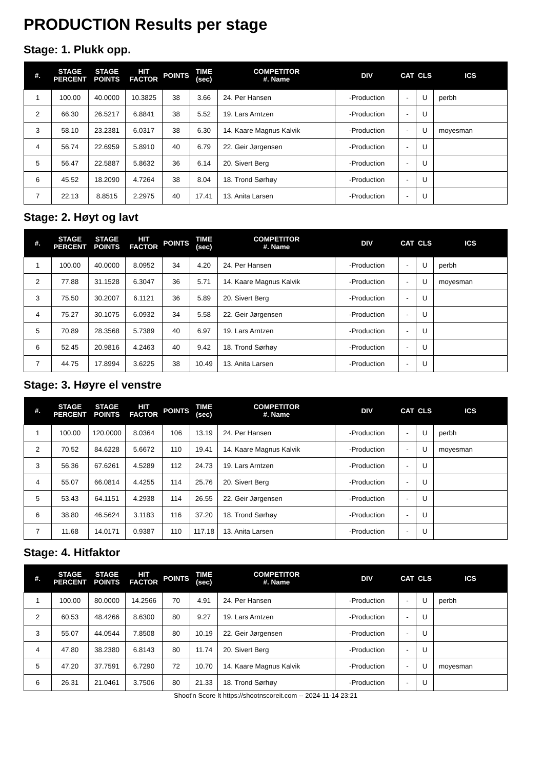PRODUCTION Results per stage
Stage: 1. Plukk opp.
| #. | STAGE PERCENT | STAGE POINTS | HIT FACTOR | POINTS | TIME (sec) | COMPETITOR #. Name | DIV | CAT | CLS | ICS |
| --- | --- | --- | --- | --- | --- | --- | --- | --- | --- | --- |
| 1 | 100.00 | 40.0000 | 10.3825 | 38 | 3.66 | 24. Per Hansen | -Production | - | U | perbh |
| 2 | 66.30 | 26.5217 | 6.8841 | 38 | 5.52 | 19. Lars Arntzen | -Production | - | U | |
| 3 | 58.10 | 23.2381 | 6.0317 | 38 | 6.30 | 14. Kaare Magnus Kalvik | -Production | - | U | moyesman |
| 4 | 56.74 | 22.6959 | 5.8910 | 40 | 6.79 | 22. Geir Jørgensen | -Production | - | U | |
| 5 | 56.47 | 22.5887 | 5.8632 | 36 | 6.14 | 20. Sivert Berg | -Production | - | U | |
| 6 | 45.52 | 18.2090 | 4.7264 | 38 | 8.04 | 18. Trond Sørhøy | -Production | - | U | |
| 7 | 22.13 | 8.8515 | 2.2975 | 40 | 17.41 | 13. Anita Larsen | -Production | - | U | |
Stage: 2. Høyt og lavt
| #. | STAGE PERCENT | STAGE POINTS | HIT FACTOR | POINTS | TIME (sec) | COMPETITOR #. Name | DIV | CAT | CLS | ICS |
| --- | --- | --- | --- | --- | --- | --- | --- | --- | --- | --- |
| 1 | 100.00 | 40.0000 | 8.0952 | 34 | 4.20 | 24. Per Hansen | -Production | - | U | perbh |
| 2 | 77.88 | 31.1528 | 6.3047 | 36 | 5.71 | 14. Kaare Magnus Kalvik | -Production | - | U | moyesman |
| 3 | 75.50 | 30.2007 | 6.1121 | 36 | 5.89 | 20. Sivert Berg | -Production | - | U | |
| 4 | 75.27 | 30.1075 | 6.0932 | 34 | 5.58 | 22. Geir Jørgensen | -Production | - | U | |
| 5 | 70.89 | 28.3568 | 5.7389 | 40 | 6.97 | 19. Lars Arntzen | -Production | - | U | |
| 6 | 52.45 | 20.9816 | 4.2463 | 40 | 9.42 | 18. Trond Sørhøy | -Production | - | U | |
| 7 | 44.75 | 17.8994 | 3.6225 | 38 | 10.49 | 13. Anita Larsen | -Production | - | U | |
Stage: 3. Høyre el venstre
| #. | STAGE PERCENT | STAGE POINTS | HIT FACTOR | POINTS | TIME (sec) | COMPETITOR #. Name | DIV | CAT | CLS | ICS |
| --- | --- | --- | --- | --- | --- | --- | --- | --- | --- | --- |
| 1 | 100.00 | 120.0000 | 8.0364 | 106 | 13.19 | 24. Per Hansen | -Production | - | U | perbh |
| 2 | 70.52 | 84.6228 | 5.6672 | 110 | 19.41 | 14. Kaare Magnus Kalvik | -Production | - | U | moyesman |
| 3 | 56.36 | 67.6261 | 4.5289 | 112 | 24.73 | 19. Lars Arntzen | -Production | - | U | |
| 4 | 55.07 | 66.0814 | 4.4255 | 114 | 25.76 | 20. Sivert Berg | -Production | - | U | |
| 5 | 53.43 | 64.1151 | 4.2938 | 114 | 26.55 | 22. Geir Jørgensen | -Production | - | U | |
| 6 | 38.80 | 46.5624 | 3.1183 | 116 | 37.20 | 18. Trond Sørhøy | -Production | - | U | |
| 7 | 11.68 | 14.0171 | 0.9387 | 110 | 117.18 | 13. Anita Larsen | -Production | - | U | |
Stage: 4. Hitfaktor
| #. | STAGE PERCENT | STAGE POINTS | HIT FACTOR | POINTS | TIME (sec) | COMPETITOR #. Name | DIV | CAT | CLS | ICS |
| --- | --- | --- | --- | --- | --- | --- | --- | --- | --- | --- |
| 1 | 100.00 | 80.0000 | 14.2566 | 70 | 4.91 | 24. Per Hansen | -Production | - | U | perbh |
| 2 | 60.53 | 48.4266 | 8.6300 | 80 | 9.27 | 19. Lars Arntzen | -Production | - | U | |
| 3 | 55.07 | 44.0544 | 7.8508 | 80 | 10.19 | 22. Geir Jørgensen | -Production | - | U | |
| 4 | 47.80 | 38.2380 | 6.8143 | 80 | 11.74 | 20. Sivert Berg | -Production | - | U | |
| 5 | 47.20 | 37.7591 | 6.7290 | 72 | 10.70 | 14. Kaare Magnus Kalvik | -Production | - | U | moyesman |
| 6 | 26.31 | 21.0461 | 3.7506 | 80 | 21.33 | 18. Trond Sørhøy | -Production | - | U | |
Shoot'n Score It https://shootnscoreit.com -- 2024-11-14 23:21